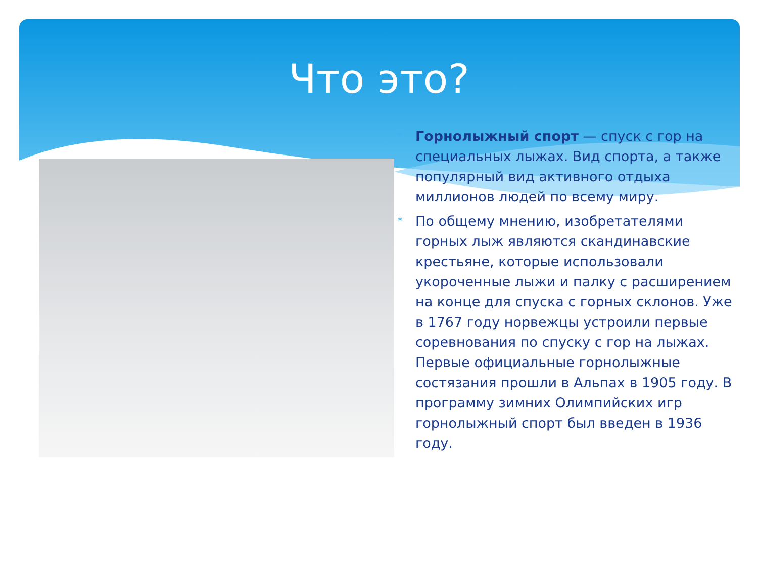Что это?
* Горнолыжный спорт — спуск с гор на специальных лыжах. Вид спорта, а также популярный вид активного отдыха миллионов людей по всему миру.
* По общему мнению, изобретателями горных лыж являются скандинавские крестьяне, которые использовали укороченные лыжи и палку с расширением на конце для спуска с горных склонов. Уже в 1767 году норвежцы устроили первые соревнования по спуску с гор на лыжах. Первые официальные горнолыжные состязания прошли в Альпах в 1905 году. В программу зимних Олимпийских игр горнолыжный спорт был введен в 1936 году.